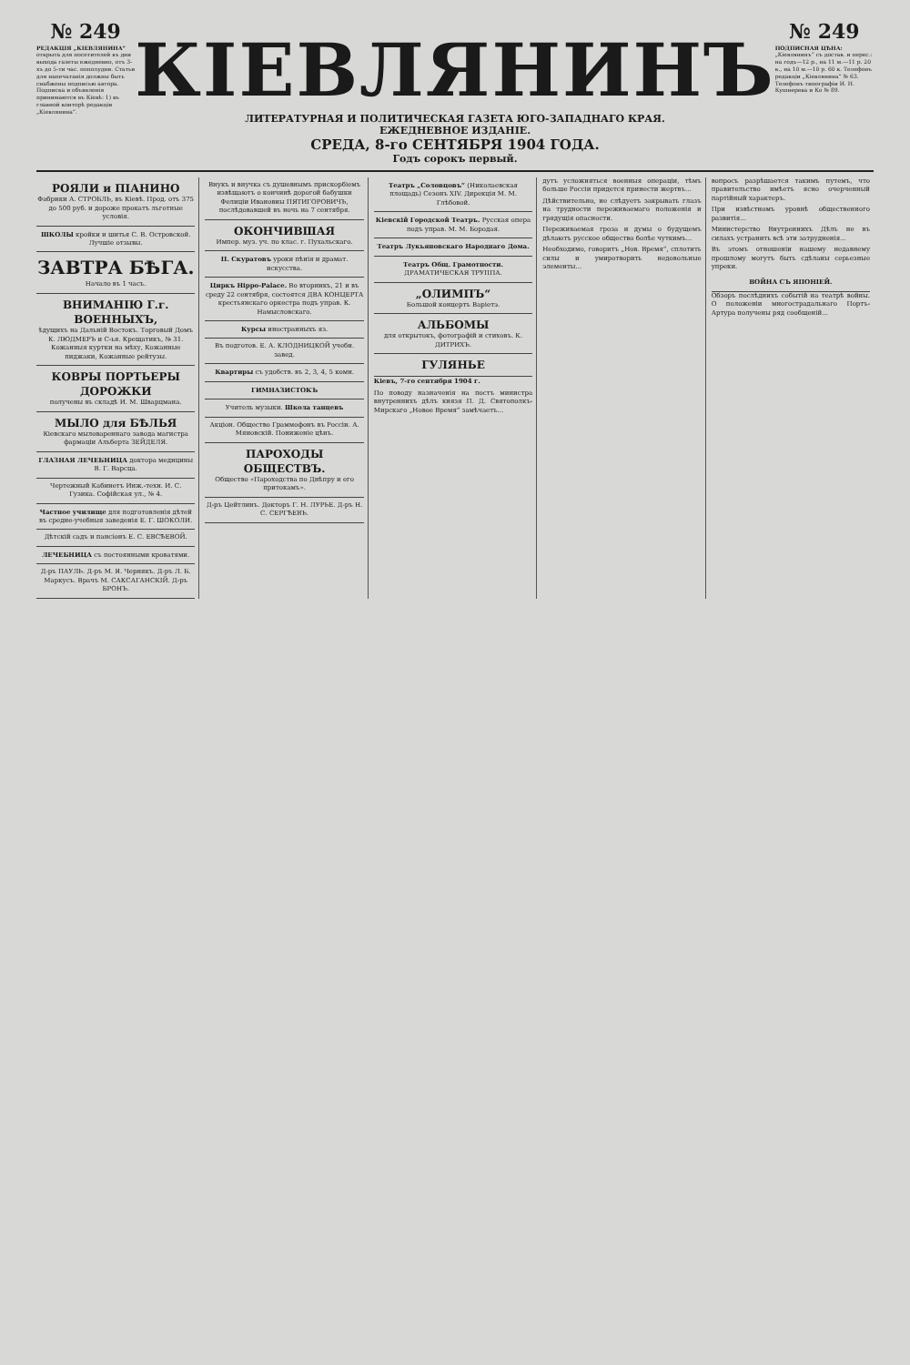№ 249
РЕДАКЦІЯ „КІЕВЛЯНИНА“ открыта для посетителей въ дни выхода газеты ежедневно, отъ 3-хъ до 5-ти час. пополудни. Статьи для напечатанія должны быть снабжены подписью автора. Подписка и объявленія принимаются въ Кіевѣ: 1) въ главной конторѣ редакціи „Кіевлянина“.
КІЕВЛЯНИНЪ
ЛИТЕРАТУРНАЯ И ПОЛИТИЧЕСКАЯ ГАЗЕТА ЮГО-ЗАПАДНАГО КРАЯ.
ЕЖЕДНЕВНОЕ ИЗДАНІЕ.
СРЕДА, 8-го СЕНТЯБРЯ 1904 ГОДА.
Годъ сорокъ первый.
№ 249
ПОДПИСНАЯ ЦѢНА: „Кіевлянинъ“ съ достав. и перес.: на годъ—12 р., на 11 м.—11 р. 20 к., на 10 м.—10 р. 60 к. Телефонъ редакціи „Кіевлянина“ № 63. Телефонъ типографіи И. Н. Кушнерева и Ко № 89.
РОЯЛИ и ПІАНИНО
Фабрики А. СТРОБЛЬ, въ Кіевѣ. Прод. отъ 375 до 500 руб. и дороже прокатъ льготные условія.
ШКОЛЫ кройки и шитья С. В. Островской. Лучшіе отзывы.
ЗАВТРА БѢГА.
Начало въ 1 часъ.
ВНИМАНІЮ Г.г. ВОЕННЫХЪ,
ѣдущихъ на Дальній Востокъ. Торговый Домъ К. ЛЮДМЕРЪ и С-ья. Крещатикъ, № 31. Кожанныя куртки на мѣху, Кожанные пиджаки, Кожанные рейтузы.
КОВРЫ ПОРТЬЕРЫ ДОРОЖКИ
получены въ складѣ И. М. Шварцмана.
МЫЛО для БѢЛЬЯ
Кіевскаго мыловареннаго завода магистра фармаціи Альберта ЗЕЙДЕЛЯ.
ГЛАЗНАЯ ЛЕЧЕБНИЦА доктора медицины В. Г. Варсца.
Чертежный Кабинетъ Инж.-техн. И. С. Гузика. Софійская ул., № 4.
Частное училище для подготовленія дѣтей въ средне-учебныя заведенія Е. Г. ШОКОЛИ.
Дѣтскій садъ и пансіонъ Е. С. ЕВСѢЕВОЙ.
ЛЕЧЕБНИЦА съ постоянными кроватями.
Д-ръ ПАУЛЬ. Д-ръ М. Я. Чернякъ. Д-ръ Л. Б. Маркусъ. Врачъ М. САКСАГАНСКІЙ. Д-ръ БРОНЪ.
Внукъ и внучка съ душевнымъ прискорбіемъ извѣщаютъ о кончинѣ дорогой бабушки Фелиціи Ивановны ПЯТИГОРОВИЧЪ, послѣдовавшей въ ночь на 7 сентября.
ОКОНЧИВШАЯ
Импер. муз. уч. по клас. г. Пухальскаго.
П. Скуратовъ уроки пѣнія и драмат. искусства.
Циркъ Hippo-Palace. Во вторникъ, 21 и въ среду 22 сентября, состоятся ДВА КОНЦЕРТА крестьянскаго оркестра подъ управ. К. Намысловскаго.
Курсы иностранныхъ яз.
Въ подготов. Е. А. КЛОДНИЦКОЙ учебн. завед.
Квартиры съ удобств. въ 2, 3, 4, 5 комн.
ГИМНАЗИСТОКЪ
Учитель музыки. Школа танцевъ
Акціон. Общество Граммофонъ въ Россіи. А. Мяновскій. Пониженіе цѣнъ.
ПАРОХОДЫ ОБЩЕСТВЪ.
Общество «Пароходства по Днѣпру и его притокамъ».
Д-ръ Цейтлинъ. Докторъ Г. Н. ЛУРЬЕ. Д-ръ Н. С. СЕРГѢЕВЪ.
Театръ „Соловцовъ“ (Николаевская площадь) Сезонъ XIV. Дирекція М. М. Глѣбовой.
Кіевскій Городской Театръ. Русская опера подъ управ. М. М. Бородая.
Театръ Лукьяновскаго Народнаго Дома.
Театръ Общ. Грамотности. ДРАМАТИЧЕСКАЯ ТРУППА.
„ОЛИМПЪ“
Большой концертъ Варіетэ.
АЛЬБОМЫ
для открытокъ, фотографій и стиховъ. К. ДИТРИХЪ.
ГУЛЯНЬЕ
Кіевъ, 7-го сентября 1904 г.
По поводу назначенія на постъ министра внутреннихъ дѣлъ князя П. Д. Святополкъ-Мирскаго „Новое Время“ замѣчаетъ...
дутъ усложняться военныя операціи, тѣмъ больше Россіи придется принести жертвъ...
Дѣйствительно, не слѣдуетъ закрывать глазъ на трудности переживаемаго положенія и грядущія опасности.
Переживаемая гроза и думы о будущемъ дѣлаютъ русское общество болѣе чуткимъ...
Необходимо, говоритъ „Нов. Время“, сплотить силы и умиротворить недовольные элементы...
вопросъ разрѣшается такимъ путемъ, что правительство имѣетъ ясно очерченный партійный характеръ.
При извѣстномъ уровнѣ общественного развитія...
Министерство Внутреннихъ Дѣлъ не въ силахъ устранить всѣ эти затрудненія...
Въ этомъ отношеніи нашему недавнему прошлому могутъ быть сдѣланы серьезные упреки.
ВОЙНА СЪ ЯПОНІЕЙ.
Обзоръ послѣднихъ событій на театрѣ войны. О положеніи многострадальнаго Портъ-Артура получены ряд сообщеній...